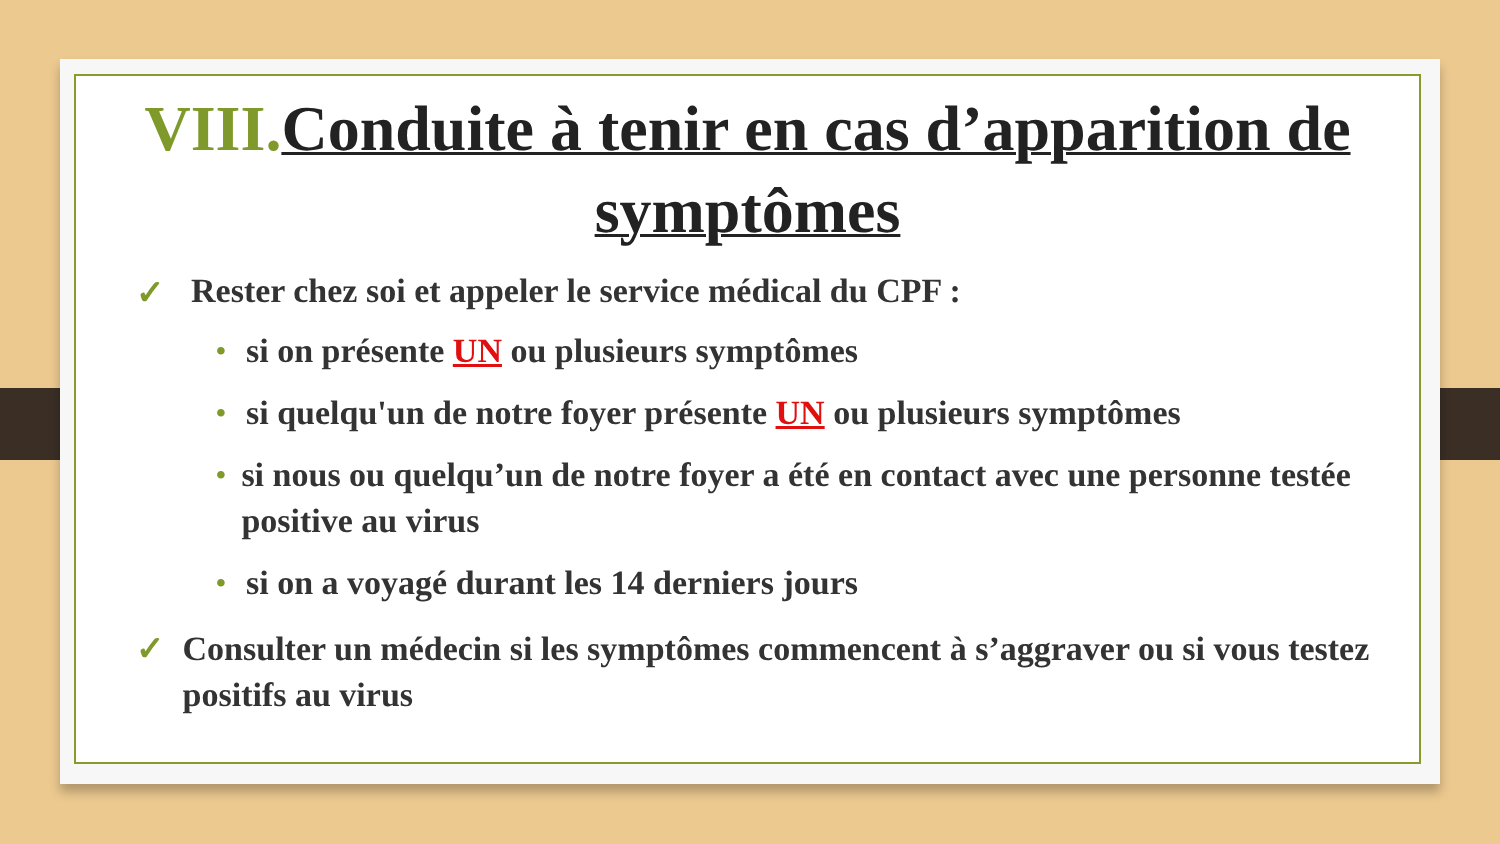VIII. Conduite à tenir en cas d’apparition de symptômes
✓ Rester chez soi et appeler le service médical du CPF :
• si on présente UN ou plusieurs symptômes
• si quelqu'un de notre foyer présente UN ou plusieurs symptômes
• si nous ou quelqu’un de notre foyer a été en contact avec une personne testée positive au virus
• si on a voyagé durant les 14 derniers jours
✓ Consulter un médecin si les symptômes commencent à s’aggraver ou si vous testez positifs au virus